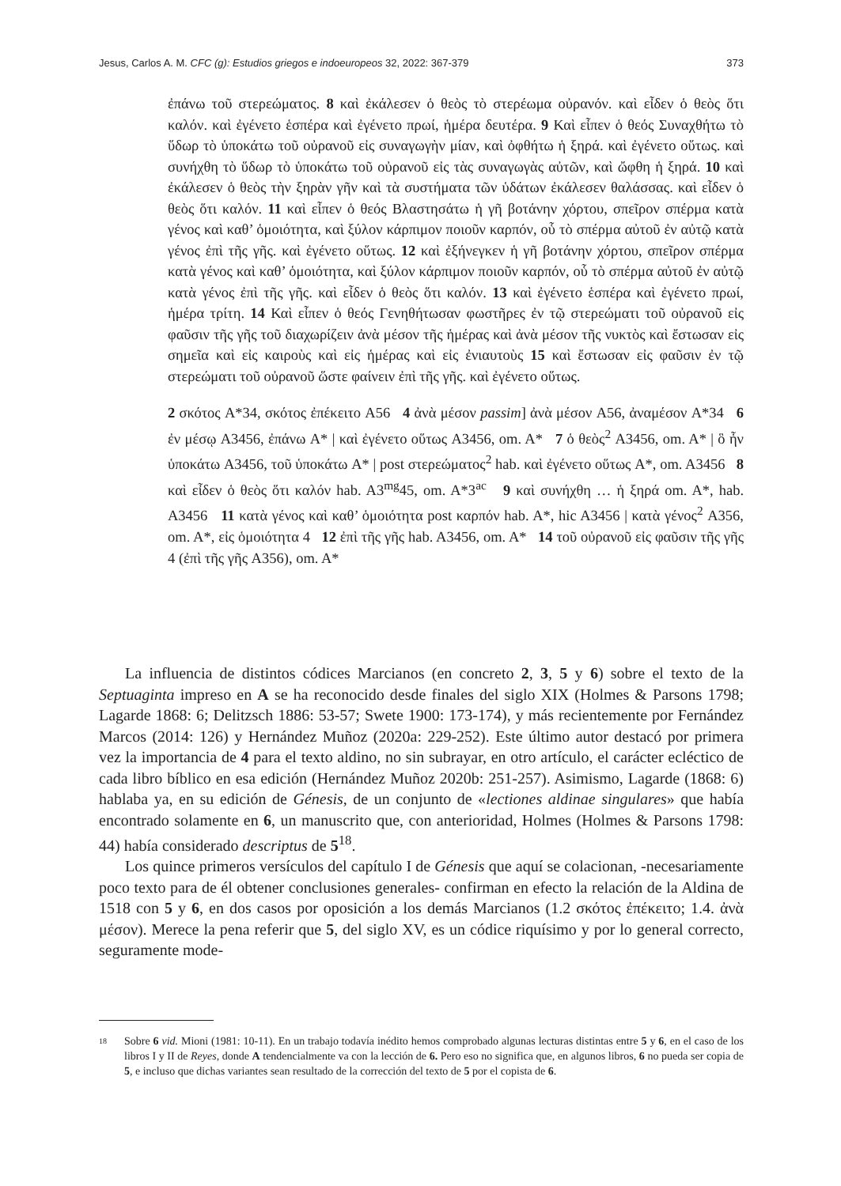Jesus, Carlos A. M. CFC (g): Estudios griegos e indoeuropeos 32, 2022: 367-379 373
ἐπάνω τοῦ στερεώματος. 8 καὶ ἐκάλεσεν ὁ θεὸς τὸ στερέωμα οὐρανόν. καὶ εἶδεν ὁ θεὸς ὅτι καλόν. καὶ ἐγένετο ἑσπέρα καὶ ἐγένετο πρωί, ἡμέρα δευτέρα. 9 Καὶ εἶπεν ὁ θεός Συναχθήτω τὸ ὕδωρ τὸ ὑποκάτω τοῦ οὐρανοῦ εἰς συναγωγὴν μίαν, καὶ ὀφθήτω ἡ ξηρά. καὶ ἐγένετο οὕτως. καὶ συνήχθη τὸ ὕδωρ τὸ ὑποκάτω τοῦ οὐρανοῦ εἰς τὰς συναγωγὰς αὐτῶν, καὶ ὤφθη ἡ ξηρά. 10 καὶ ἐκάλεσεν ὁ θεὸς τὴν ξηρὰν γῆν καὶ τὰ συστήματα τῶν ὑδάτων ἐκάλεσεν θαλάσσας. καὶ εἶδεν ὁ θεὸς ὅτι καλόν. 11 καὶ εἶπεν ὁ θεός Βλαστησάτω ἡ γῆ βοτάνην χόρτου, σπεῖρον σπέρμα κατὰ γένος καὶ καθ’ ὁμοιότητα, καὶ ξύλον κάρπιμον ποιοῦν καρπόν, οὗ τὸ σπέρμα αὐτοῦ ἐν αὐτῷ κατὰ γένος ἐπὶ τῆς γῆς. καὶ ἐγένετο οὕτως. 12 καὶ ἐξήνεγκεν ἡ γῆ βοτάνην χόρτου, σπεῖρον σπέρμα κατὰ γένος καὶ καθ’ ὁμοιότητα, καὶ ξύλον κάρπιμον ποιοῦν καρπόν, οὗ τὸ σπέρμα αὐτοῦ ἐν αὐτῷ κατὰ γένος ἐπὶ τῆς γῆς. καὶ εἶδεν ὁ θεὸς ὅτι καλόν. 13 καὶ ἐγένετο ἑσπέρα καὶ ἐγένετο πρωί, ἡμέρα τρίτη. 14 Καὶ εἶπεν ὁ θεός Γενηθήτωσαν φωστῆρες ἐν τῷ στερεώματι τοῦ οὐρανοῦ εἰς φαῦσιν τῆς γῆς τοῦ διαχωρίζειν ἀνὰ μέσον τῆς ἡμέρας καὶ ἀνὰ μέσον τῆς νυκτὸς καὶ ἔστωσαν εἰς σημεῖα καὶ εἰς καιροὺς καὶ εἰς ἡμέρας καὶ εἰς ἐνιαυτοὺς 15 καὶ ἔστωσαν εἰς φαῦσιν ἐν τῷ στερεώματι τοῦ οὐρανοῦ ὥστε φαίνειν ἐπὶ τῆς γῆς. καὶ ἐγένετο οὕτως.
2 σκότος A*34, σκότος ἐπέκειτο A56 4 ἀνὰ μέσον passim] ἀνὰ μέσον A56, ἀναμέσον A*34 6 ἐν μέσῳ A3456, ἐπάνω A* | καὶ ἐγένετο οὕτως A3456, om. A* 7 ὁ θεὸς<sup>2</sup> A3456, om. A* | ὃ ἦν ὑποκάτω A3456, τοῦ ὑποκάτω A* | post στερεώματος<sup>2</sup> hab. καὶ ἐγένετο οὕτως A*, om. A3456 8 καὶ εἶδεν ὁ θεὸς ὅτι καλόν hab. A3<sup>mg</sup>45, om. A*3<sup>ac</sup> 9 καὶ συνήχθη … ἡ ξηρά om. A*, hab. A3456 11 κατὰ γένος καὶ καθ’ ὁμοιότητα post καρπόν hab. A*, hic A3456 | κατὰ γένος<sup>2</sup> A356, om. A*, εἰς ὁμοιότητα 4 12 ἐπὶ τῆς γῆς hab. A3456, om. A* 14 τοῦ οὐρανοῦ εἰς φαῦσιν τῆς γῆς 4 (ἐπὶ τῆς γῆς A356), om. A*
La influencia de distintos códices Marcianos (en concreto 2, 3, 5 y 6) sobre el texto de la Septuaginta impreso en A se ha reconocido desde finales del siglo XIX (Holmes & Parsons 1798; Lagarde 1868: 6; Delitzsch 1886: 53-57; Swete 1900: 173-174), y más recientemente por Fernández Marcos (2014: 126) y Hernández Muñoz (2020a: 229-252). Este último autor destacó por primera vez la importancia de 4 para el texto aldino, no sin subrayar, en otro artículo, el carácter ecléctico de cada libro bíblico en esa edición (Hernández Muñoz 2020b: 251-257). Asimismo, Lagarde (1868: 6) hablaba ya, en su edición de Génesis, de un conjunto de «lectiones aldinae singulares» que había encontrado solamente en 6, un manuscrito que, con anterioridad, Holmes (Holmes & Parsons 1798: 44) había considerado descriptus de 5<sup>18</sup>.
Los quince primeros versículos del capítulo I de Génesis que aquí se colacionan, -necesariamente poco texto para de él obtener conclusiones generales- confirman en efecto la relación de la Aldina de 1518 con 5 y 6, en dos casos por oposición a los demás Marcianos (1.2 σκότος ἐπέκειτο; 1.4. ἀνὰ μέσον). Merece la pena referir que 5, del siglo XV, es un códice riquísimo y por lo general correcto, seguramente mode-
18 Sobre 6 vid. Mioni (1981: 10-11). En un trabajo todavía inédito hemos comprobado algunas lecturas distintas entre 5 y 6, en el caso de los libros I y II de Reyes, donde A tendencialmente va con la lección de 6. Pero eso no significa que, en algunos libros, 6 no pueda ser copia de 5, e incluso que dichas variantes sean resultado de la corrección del texto de 5 por el copista de 6.